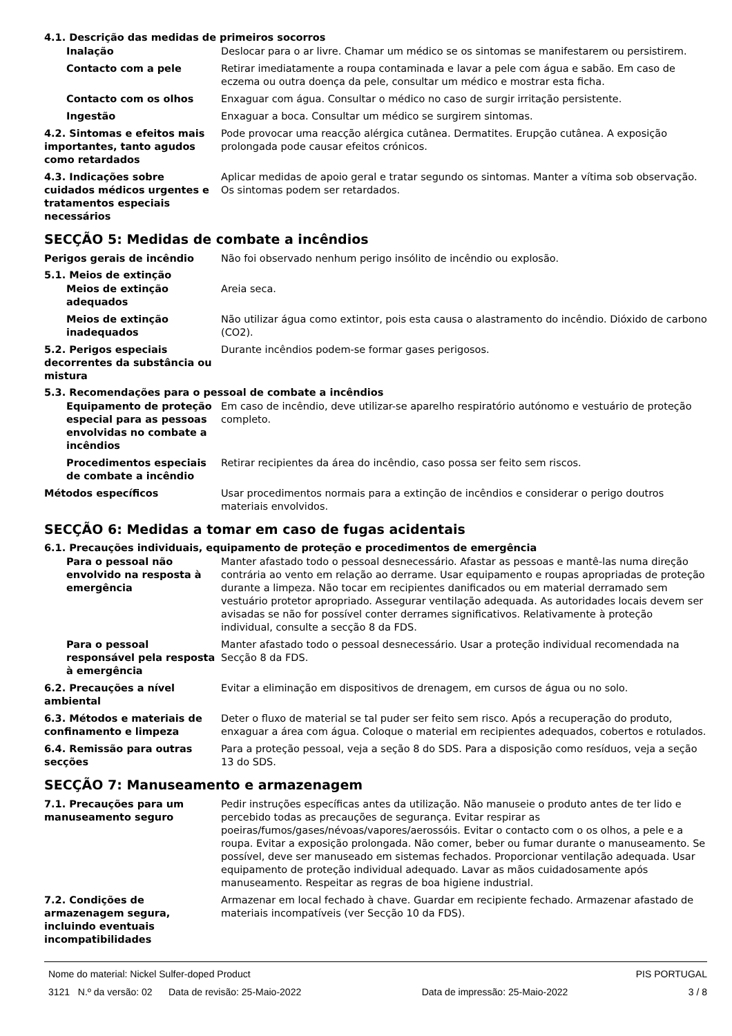4.1. Descrição das medidas de primeiros socorros
Inalação Deslocar para o ar livre. Chamar um médico se os sintomas se manifestarem ou persistirem.
Contacto com a pele Retirar imediatamente a roupa contaminada e lavar a pele com água e sabão. Em caso de eczema ou outra doença da pele, consultar um médico e mostrar esta ficha.
Contacto com os olhos Enxaguar com água. Consultar o médico no caso de surgir irritação persistente.
Ingestão Enxaguar a boca. Consultar um médico se surgirem sintomas.
4.2. Sintomas e efeitos mais importantes, tanto agudos como retardados
Pode provocar uma reacção alérgica cutânea. Dermatites. Erupção cutânea. A exposição prolongada pode causar efeitos crónicos.
4.3. Indicações sobre cuidados médicos urgentes e tratamentos especiais necessários
Aplicar medidas de apoio geral e tratar segundo os sintomas. Manter a vítima sob observação. Os sintomas podem ser retardados.
SECÇÃO 5: Medidas de combate a incêndios
Perigos gerais de incêndio Não foi observado nenhum perigo insólito de incêndio ou explosão.
5.1. Meios de extinção
Meios de extinção adequados Areia seca.
Meios de extinção inadequados Não utilizar água como extintor, pois esta causa o alastramento do incêndio. Dióxido de carbono (CO2).
5.2. Perigos especiais decorrentes da substância ou mistura
Durante incêndios podem-se formar gases perigosos.
5.3. Recomendações para o pessoal de combate a incêndios
Equipamento de proteção especial para as pessoas envolvidas no combate a incêndios
Em caso de incêndio, deve utilizar-se aparelho respiratório autónomo e vestuário de proteção completo.
Procedimentos especiais de combate a incêndio
Retirar recipientes da área do incêndio, caso possa ser feito sem riscos.
Métodos específicos Usar procedimentos normais para a extinção de incêndios e considerar o perigo doutros materiais envolvidos.
SECÇÃO 6: Medidas a tomar em caso de fugas acidentais
6.1. Precauções individuais, equipamento de proteção e procedimentos de emergência
Para o pessoal não envolvido na resposta à emergência
Manter afastado todo o pessoal desnecessário. Afastar as pessoas e mantê-las numa direção contrária ao vento em relação ao derrame. Usar equipamento e roupas apropriadas de proteção durante a limpeza. Não tocar em recipientes danificados ou em material derramado sem vestuário protetor apropriado. Assegurar ventilação adequada. As autoridades locais devem ser avisadas se não for possível conter derrames significativos. Relativamente à proteção individual, consulte a secção 8 da FDS.
Para o pessoal responsável pela resposta à emergência
Manter afastado todo o pessoal desnecessário. Usar a proteção individual recomendada na Secção 8 da FDS.
6.2. Precauções a nível ambiental
Evitar a eliminação em dispositivos de drenagem, em cursos de água ou no solo.
6.3. Métodos e materiais de confinamento e limpeza
Deter o fluxo de material se tal puder ser feito sem risco. Após a recuperação do produto, enxaguar a área com água. Coloque o material em recipientes adequados, cobertos e rotulados.
6.4. Remissão para outras secções
Para a proteção pessoal, veja a seção 8 do SDS. Para a disposição como resíduos, veja a seção 13 do SDS.
SECÇÃO 7: Manuseamento e armazenagem
7.1. Precauções para um manuseamento seguro
Pedir instruções específicas antes da utilização. Não manuseie o produto antes de ter lido e percebido todas as precauções de segurança. Evitar respirar as poeiras/fumos/gases/névoas/vapores/aerossóis. Evitar o contacto com o os olhos, a pele e a roupa. Evitar a exposição prolongada. Não comer, beber ou fumar durante o manuseamento. Se possível, deve ser manuseado em sistemas fechados. Proporcionar ventilação adequada. Usar equipamento de proteção individual adequado. Lavar as mãos cuidadosamente após manuseamento. Respeitar as regras de boa higiene industrial.
7.2. Condições de armazenagem segura, incluindo eventuais incompatibilidades
Armazenar em local fechado à chave. Guardar em recipiente fechado. Armazenar afastado de materiais incompatíveis (ver Secção 10 da FDS).
Nome do material: Nickel Sulfer-doped Product PIS PORTUGAL
3121 N.º da versão: 02 Data de revisão: 25-Maio-2022 Data de impressão: 25-Maio-2022 3 / 8